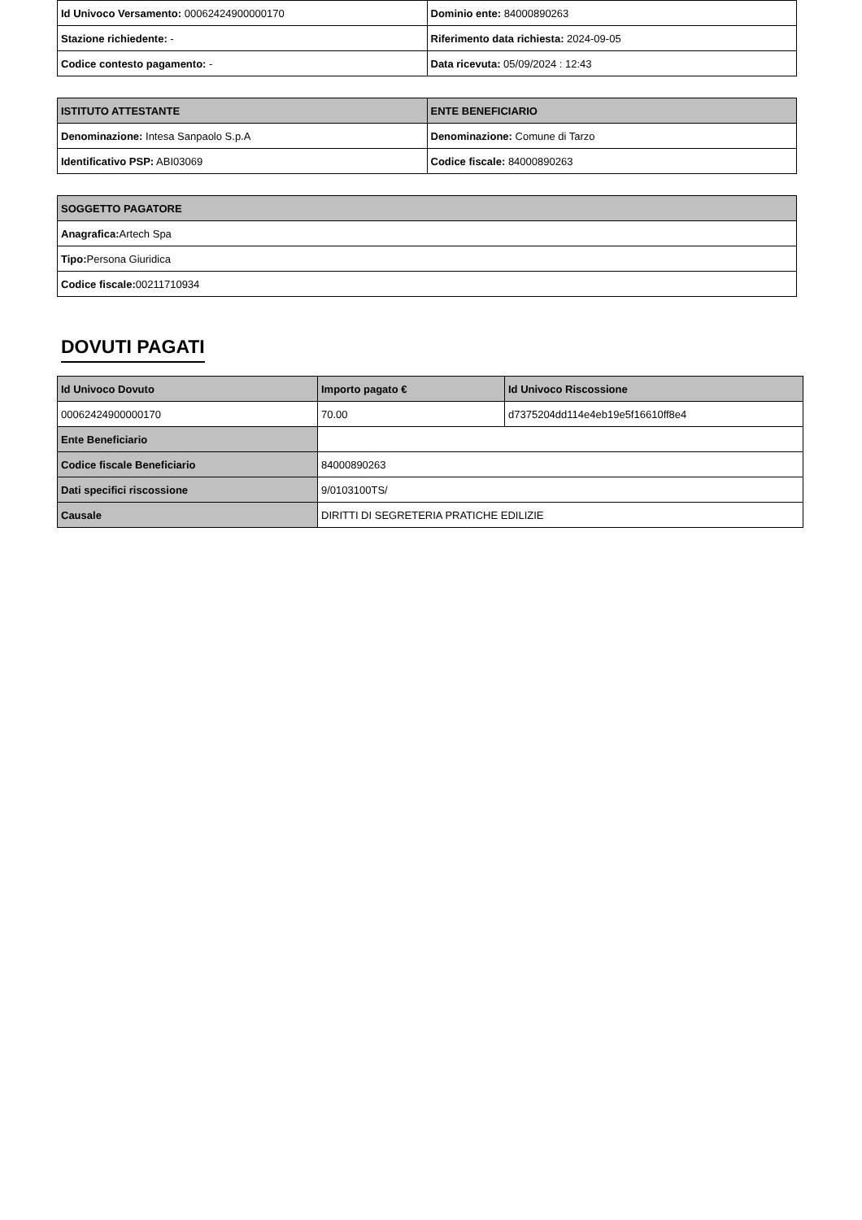| Id Univoco Versamento: 00062424900000170 | Dominio ente: 84000890263 |
| Stazione richiedente: - | Riferimento data richiesta: 2024-09-05 |
| Codice contesto pagamento: - | Data ricevuta: 05/09/2024 : 12:43 |
| ISTITUTO ATTESTANTE | ENTE BENEFICIARIO |
| --- | --- |
| Denominazione: Intesa Sanpaolo S.p.A | Denominazione: Comune di Tarzo |
| Identificativo PSP: ABI03069 | Codice fiscale: 84000890263 |
| SOGGETTO PAGATORE |
| --- |
| Anagrafica: Artech Spa |
| Tipo: Persona Giuridica |
| Codice fiscale: 00211710934 |
DOVUTI PAGATI
| Id Univoco Dovuto | Importo pagato € | Id Univoco Riscossione |
| --- | --- | --- |
| 00062424900000170 | 70.00 | d7375204dd114e4eb19e5f16610ff8e4 |
| Ente Beneficiario | | |
| Codice fiscale Beneficiario | 84000890263 | |
| Dati specifici riscossione | 9/0103100TS/ | |
| Causale | DIRITTI DI SEGRETERIA PRATICHE EDILIZIE | |